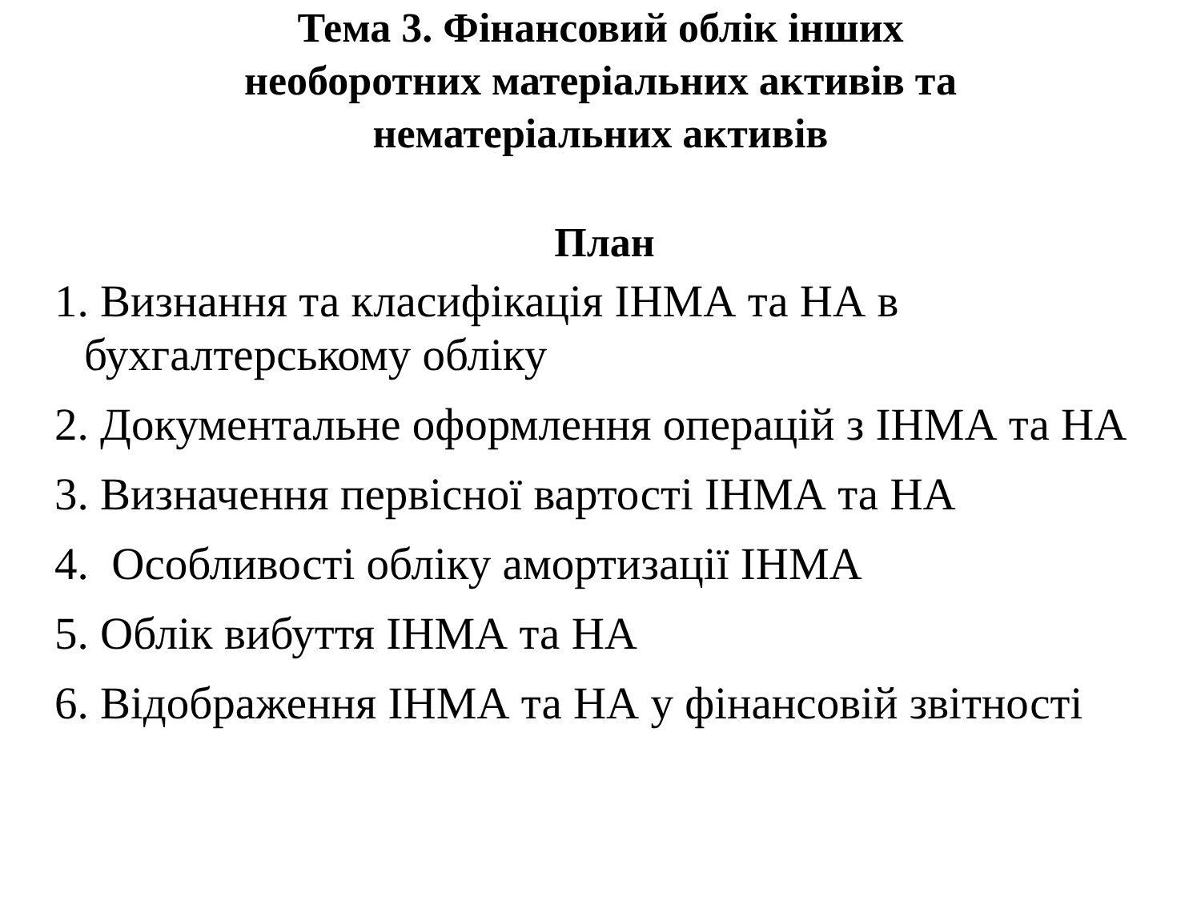Тема 3. Фінансовий облік інших
необоротних матеріальних активів та
нематеріальних активів
План
1. Визнання та класифікація ІНМА та НА в бухгалтерському обліку
2. Документальне оформлення операцій з ІНМА та НА
3. Визначення первісної вартості ІНМА та НА
4. Особливості обліку амортизації ІНМА
5. Облік вибуття ІНМА та НА
6. Відображення ІНМА та НА у фінансовій звітності